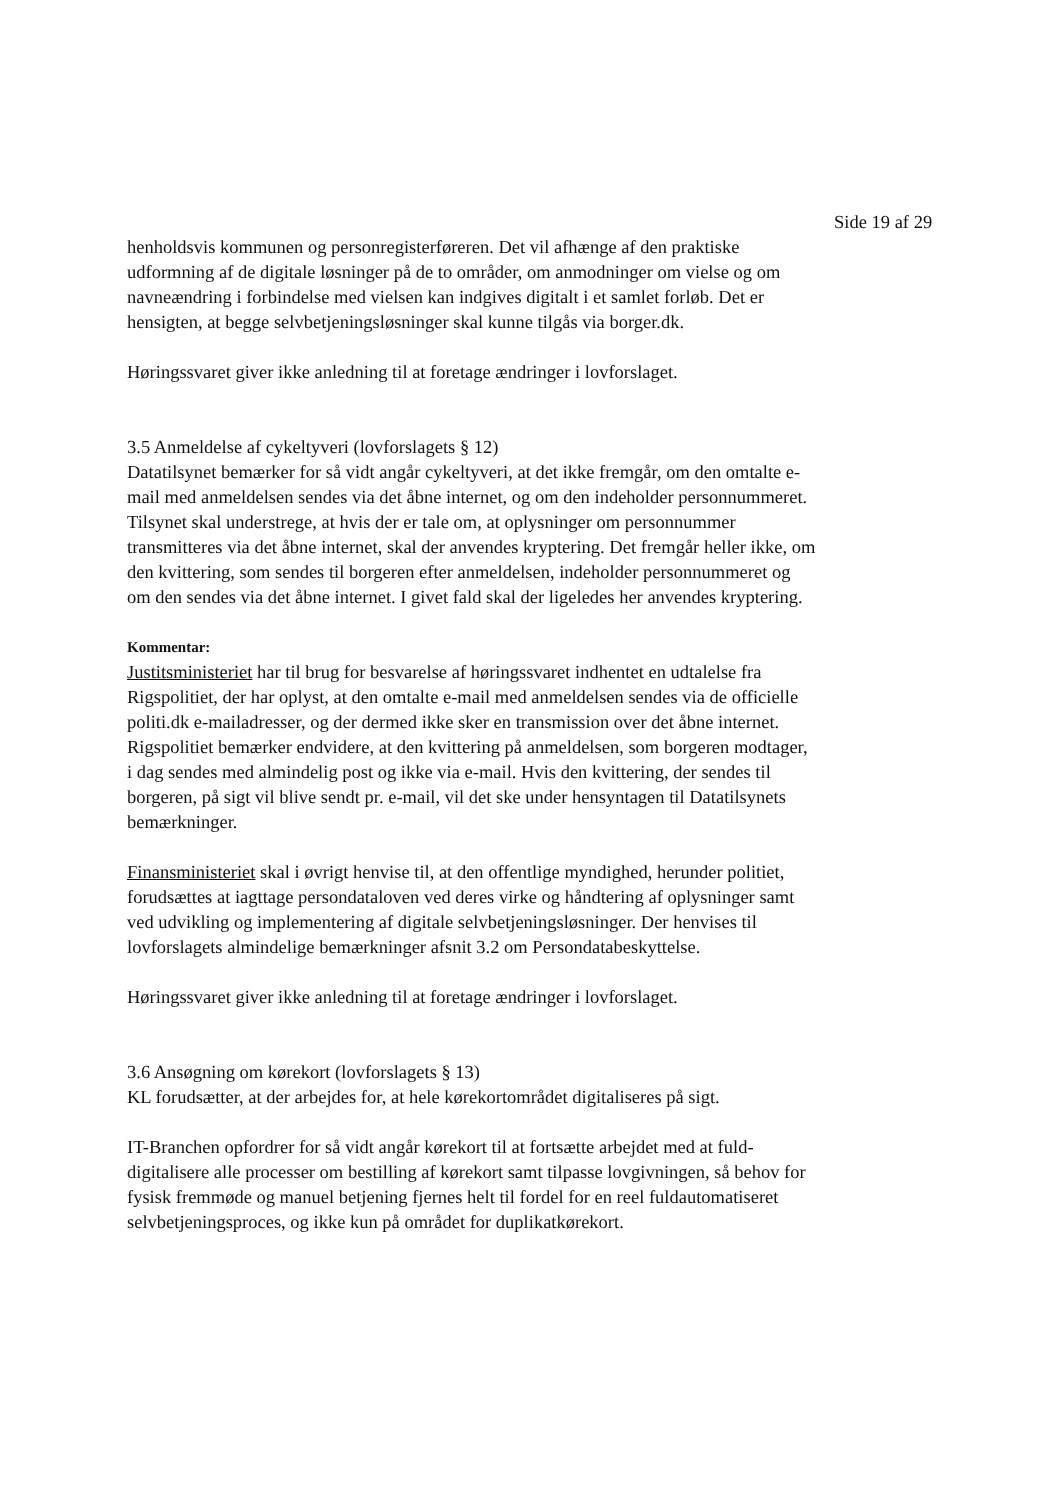Side 19 af 29
henholdsvis kommunen og personregisterføreren. Det vil afhænge af den praktiske udformning af de digitale løsninger på de to områder, om anmodninger om vielse og om navneændring i forbindelse med vielsen kan indgives digitalt i et samlet forløb. Det er hensigten, at begge selvbetjeningsløsninger skal kunne tilgås via borger.dk.
Høringssvaret giver ikke anledning til at foretage ændringer i lovforslaget.
3.5 Anmeldelse af cykeltyveri (lovforslagets § 12)
Datatilsynet bemærker for så vidt angår cykeltyveri, at det ikke fremgår, om den omtalte e-mail med anmeldelsen sendes via det åbne internet, og om den indeholder personnummeret. Tilsynet skal understrege, at hvis der er tale om, at oplysninger om personnummer transmitteres via det åbne internet, skal der anvendes kryptering. Det fremgår heller ikke, om den kvittering, som sendes til borgeren efter anmeldelsen, indeholder personnummeret og om den sendes via det åbne internet. I givet fald skal der ligeledes her anvendes kryptering.
Kommentar:
Justitsministeriet har til brug for besvarelse af høringssvaret indhentet en udtalelse fra Rigspolitiet, der har oplyst, at den omtalte e-mail med anmeldelsen sendes via de officielle politi.dk e-mailadresser, og der dermed ikke sker en transmission over det åbne internet. Rigspolitiet bemærker endvidere, at den kvittering på anmeldelsen, som borgeren modtager, i dag sendes med almindelig post og ikke via e-mail. Hvis den kvittering, der sendes til borgeren, på sigt vil blive sendt pr. e-mail, vil det ske under hensyntagen til Datatilsynets bemærkninger.
Finansministeriet skal i øvrigt henvise til, at den offentlige myndighed, herunder politiet, forudsættes at iagttage persondataloven ved deres virke og håndtering af oplysninger samt ved udvikling og implementering af digitale selvbetjeningsløsninger. Der henvises til lovforslagets almindelige bemærkninger afsnit 3.2 om Persondatabeskyttelse.
Høringssvaret giver ikke anledning til at foretage ændringer i lovforslaget.
3.6 Ansøgning om kørekort (lovforslagets § 13)
KL forudsætter, at der arbejdes for, at hele kørekortområdet digitaliseres på sigt.
IT-Branchen opfordrer for så vidt angår kørekort til at fortsætte arbejdet med at fuld-digitalisere alle processer om bestilling af kørekort samt tilpasse lovgivningen, så behov for fysisk fremmøde og manuel betjening fjernes helt til fordel for en reel fuldautomatiseret selvbetjeningsproces, og ikke kun på området for duplikatkørekort.